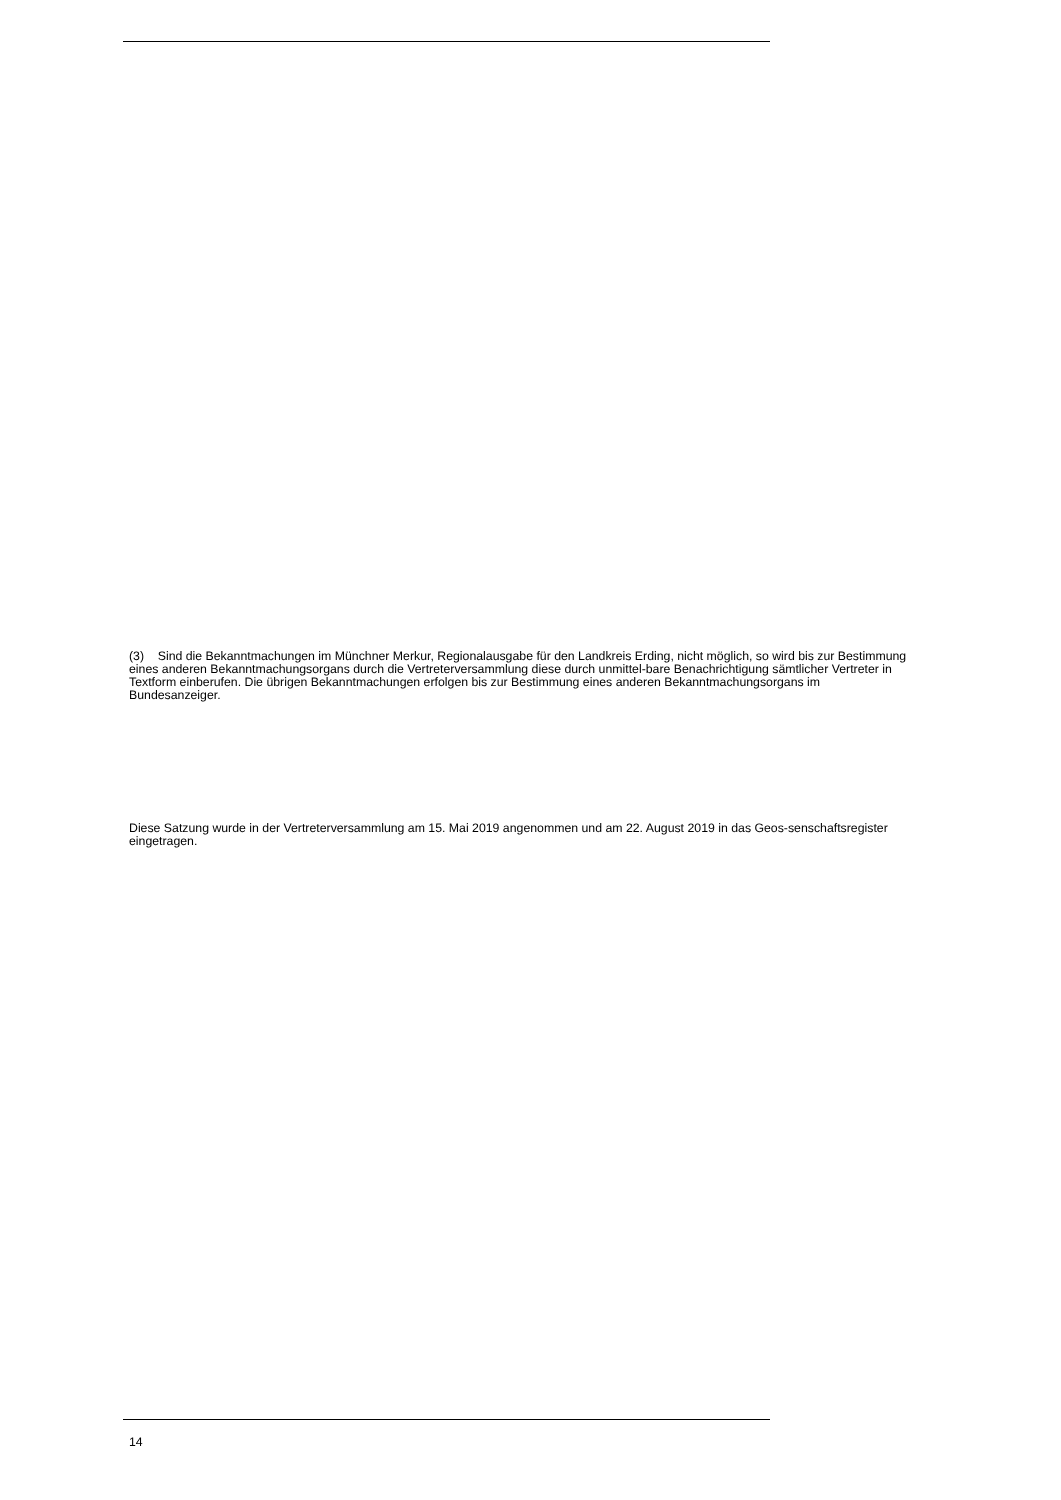(3) Sind die Bekanntmachungen im Münchner Merkur, Regionalausgabe für den Landkreis Erding, nicht möglich, so wird bis zur Bestimmung eines anderen Bekanntmachungsorgans durch die Vertreterversammlung diese durch unmittel-bare Benachrichtigung sämtlicher Vertreter in Textform einberufen. Die übrigen Bekanntmachungen erfolgen bis zur Bestimmung eines anderen Bekanntmachungsorgans im Bundesanzeiger.
Diese Satzung wurde in der Vertreterversammlung am 15. Mai 2019 angenommen und am 22. August 2019 in das Geos-senschaftsregister eingetragen.
14